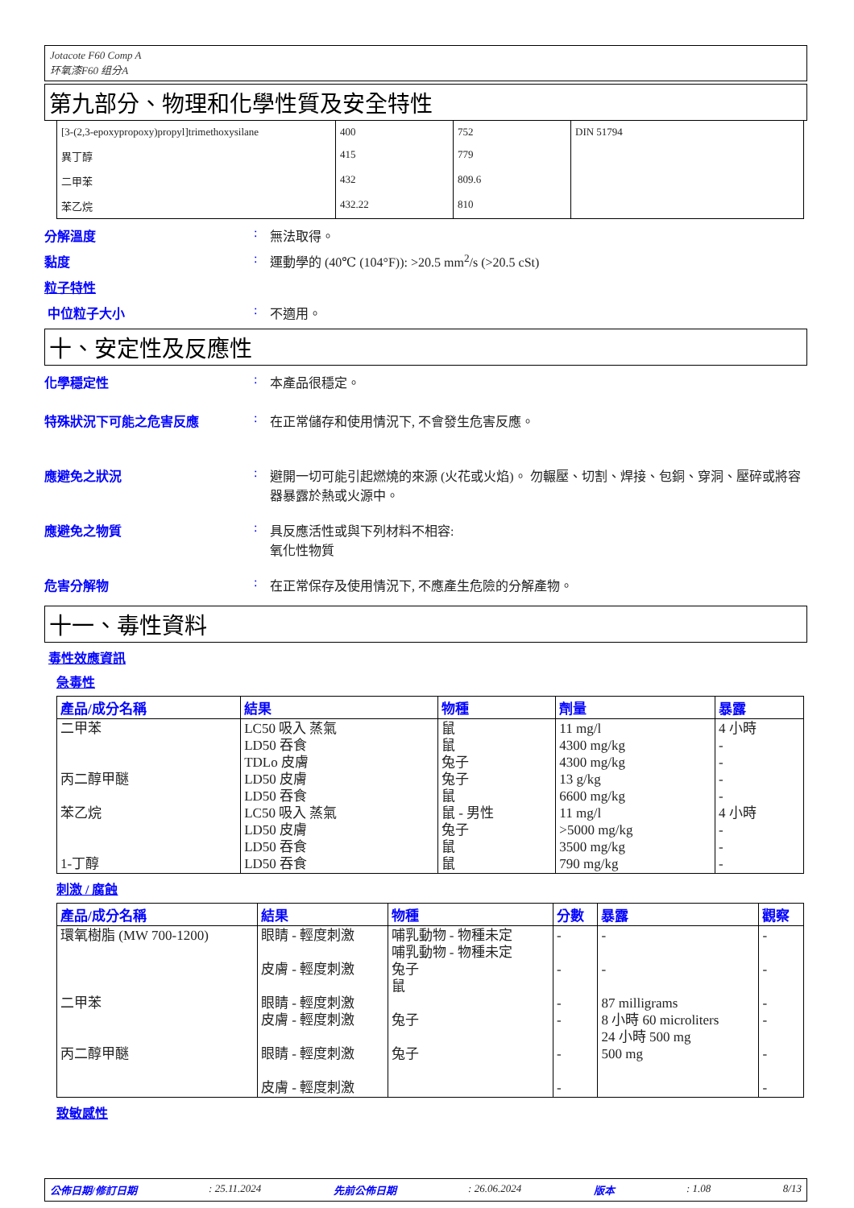Jotacote F60 Comp A
环氧漆F60 组分A
第九部分、物理和化學性質及安全特性
| [3-(2,3-epoxypropoxy)propyl]trimethoxysilane | 400 | 752 | DIN 51794 |
| 異丁醇 | 415 | 779 | |
| 二甲苯 | 432 | 809.6 | |
| 苯乙烷 | 432.22 | 810 | |
分解溫度: 無法取得。
黏度: 運動學的 (40℃ (104°F)): >20.5 mm<sup>2</sup>/s (>20.5 cSt)
粒子特性
中位粒子大小: 不適用。
十、安定性及反應性
化學穩定性: 本產品很穩定。
特殊狀況下可能之危害反應: 在正常儲存和使用情況下, 不會發生危害反應。
應避免之狀況: 避開一切可能引起燃燒的來源 (火花或火焰)。 勿輾壓、切割、焊接、包銅、穿洞、壓碎或將容器暴露於熱或火源中。
應避免之物質: 具反應活性或與下列材料不相容:
氧化性物質
危害分解物: 在正常保存及使用情況下, 不應產生危險的分解產物。
十一、毒性資料
毒性效應資訊
急毒性
| 產品/成分名稱 | 結果 | 物種 | 劑量 | 暴露 |
| --- | --- | --- | --- | --- |
| 二甲苯 丙二醇甲醚 苯乙烷 1-丁醇 | LC50 吸入 蒸氣 LD50 吞食 TDLo 皮膚 LD50 皮膚 LD50 吞食 LC50 吸入 蒸氣 LD50 皮膚 LD50 吞食 LD50 吞食 | 鼠 鼠 兔子 兔子 鼠 鼠 - 男性 兔子 鼠 鼠 | 11 mg/l 4300 mg/kg 4300 mg/kg 13 g/kg 6600 mg/kg 11 mg/l >5000 mg/kg 3500 mg/kg 790 mg/kg | 4 小時 - - - - 4 小時 - - - |
刺激 / 腐蝕
| 產品/成分名稱 | 結果 | 物種 | 分數 | 暴露 | 觀察 |
| --- | --- | --- | --- | --- | --- |
| 環氧樹脂 (MW 700-1200) 二甲苯 丙二醇甲醚 | 眼睛 - 輕度刺激 皮膚 - 輕度刺激 眼睛 - 輕度刺激 皮膚 - 輕度刺激 眼睛 - 輕度刺激 皮膚 - 輕度刺激 | 哺乳動物 - 物種未定 哺乳動物 - 物種未定 兔子 鼠 兔子 兔子 | - - - - - - | - - 87 milligrams 8 小時 60 microliters 24 小時 500 mg 500 mg | - - - - - - |
致敏感性
公佈日期/修訂日期: 25.11.2024 先前公佈日期: 26.06.2024 版本: 1.08 8/13